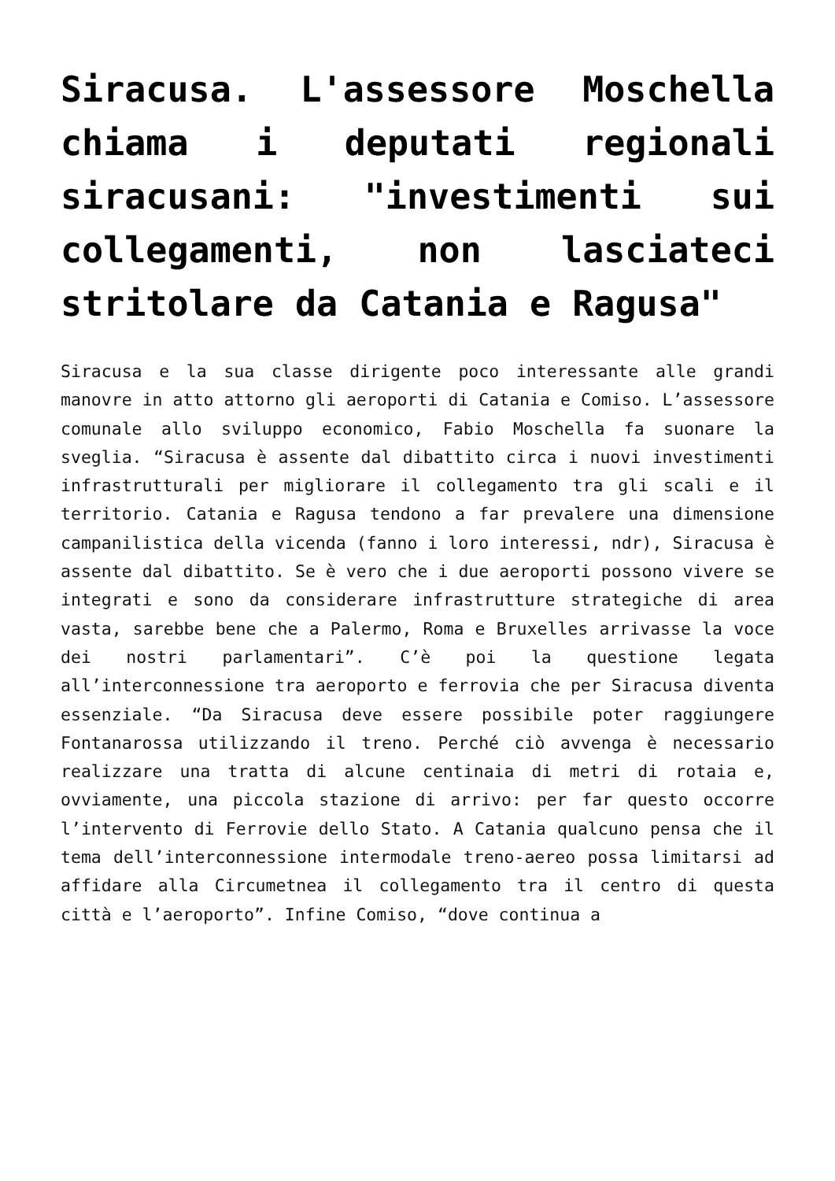Siracusa. L'assessore Moschella chiama i deputati regionali siracusani: "investimenti sui collegamenti, non lasciateci stritolare da Catania e Ragusa"
Siracusa e la sua classe dirigente poco interessante alle grandi manovre in atto attorno gli aeroporti di Catania e Comiso. L’assessore comunale allo sviluppo economico, Fabio Moschella fa suonare la sveglia. “Siracusa è assente dal dibattito circa i nuovi investimenti infrastrutturali per migliorare il collegamento tra gli scali e il territorio. Catania e Ragusa tendono a far prevalere una dimensione campanilistica della vicenda (fanno i loro interessi, ndr), Siracusa è assente dal dibattito. Se è vero che i due aeroporti possono vivere se integrati e sono da considerare infrastrutture strategiche di area vasta, sarebbe bene che a Palermo, Roma e Bruxelles arrivasse la voce dei nostri parlamentari”. C’è poi la questione legata all’interconnessione tra aeroporto e ferrovia che per Siracusa diventa essenziale. “Da Siracusa deve essere possibile poter raggiungere Fontanarossa utilizzando il treno. Perché ciò avvenga è necessario realizzare una tratta di alcune centinaia di metri di rotaia e, ovviamente, una piccola stazione di arrivo: per far questo occorre l’intervento di Ferrovie dello Stato. A Catania qualcuno pensa che il tema dell’interconnessione intermodale treno-aereo possa limitarsi ad affidare alla Circumetnea il collegamento tra il centro di questa città e l’aeroporto”. Infine Comiso, “dove continua a